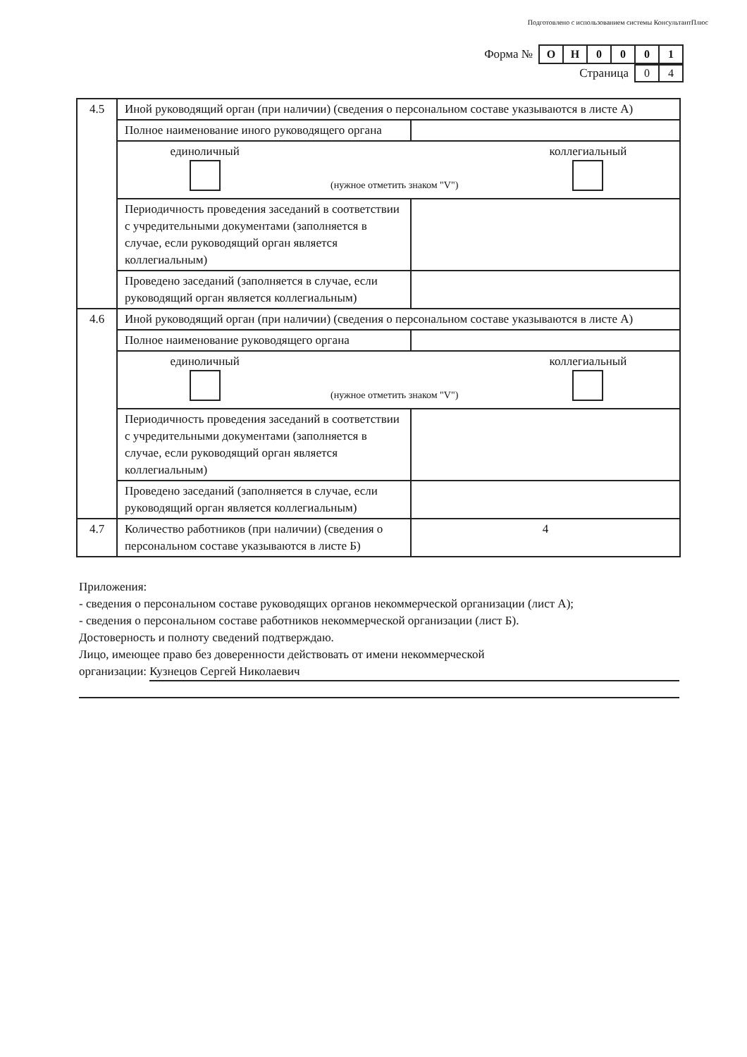Подготовлено с использованием системы КонсультантПлюс
Форма №
| О | Н | 0 | 0 | 0 | 1 |
Страница
| 0 | 4 |
| 4.5 | Иной руководящий орган (при наличии) (сведения о персональном составе указываются в листе А) | |
| | Полное наименование иного руководящего органа | |
| | единоличный (нужное отметить знаком "V") коллегиальный | |
| | Периодичность проведения заседаний в соответствии с учредительными документами (заполняется в случае, если руководящий орган является коллегиальным) | |
| | Проведено заседаний (заполняется в случае, если руководящий орган является коллегиальным) | |
| 4.6 | Иной руководящий орган (при наличии) (сведения о персональном составе указываются в листе А) | |
| | Полное наименование руководящего органа | |
| | единоличный (нужное отметить знаком "V") коллегиальный | |
| | Периодичность проведения заседаний в соответствии с учредительными документами (заполняется в случае, если руководящий орган является коллегиальным) | |
| | Проведено заседаний (заполняется в случае, если руководящий орган является коллегиальным) | |
| 4.7 | Количество работников (при наличии) (сведения о персональном составе указываются в листе Б) | 4 |
Приложения:
- сведения о персональном составе руководящих органов некоммерческой организации (лист А);
- сведения о персональном составе работников некоммерческой организации (лист Б).
Достоверность и полноту сведений подтверждаю.
Лицо, имеющее право без доверенности действовать от имени некоммерческой
организации: Кузнецов Сергей Николаевич